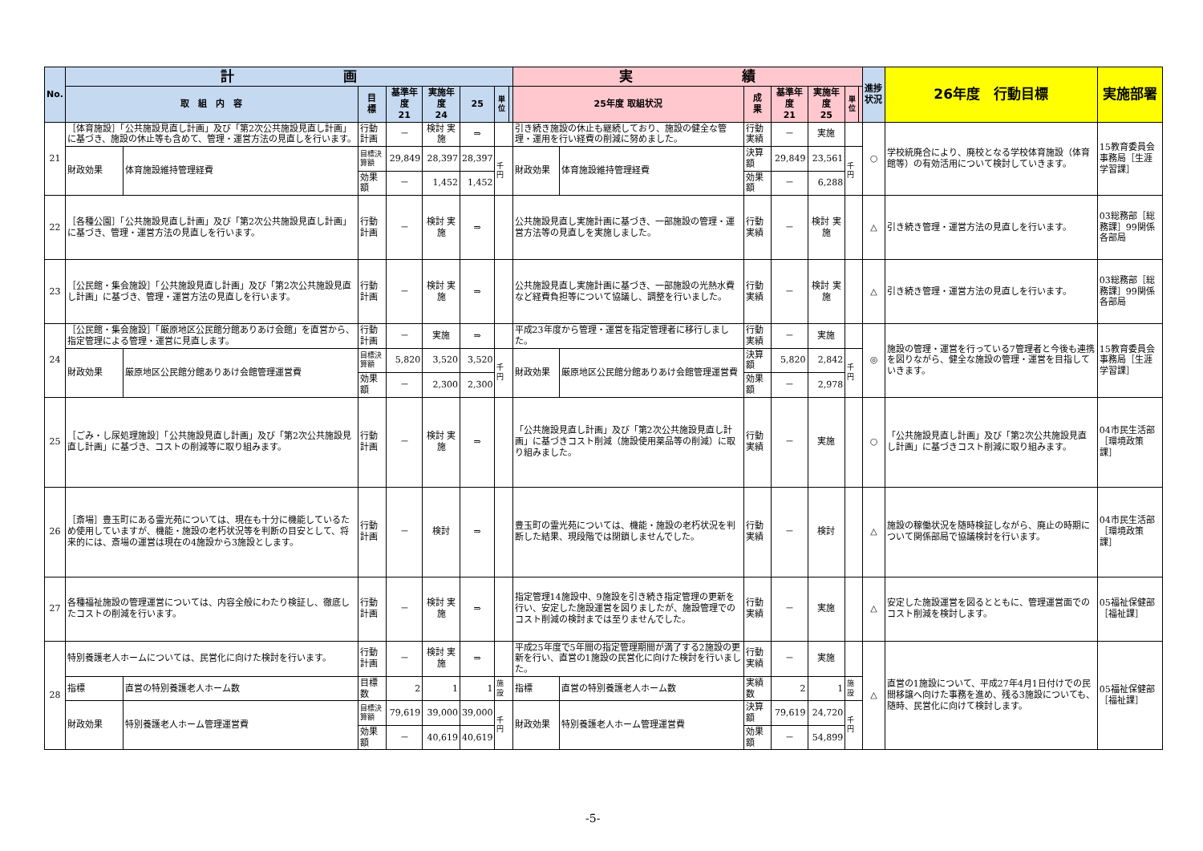| No. | 計 画 | | | | | | | | 実 績 | | | | | | | 進捗状況 | 26年度 行動目標 | 実施部署 |
| --- | --- | --- | --- | --- | --- | --- | --- | --- | --- | --- | --- | --- | --- | --- | --- | --- | --- | --- |
| | 取 組 内 容 | | 目 標 | 基準年度 21 | 実施年度 24 | 25 | 単位 | | 25年度 取組状況 | | 成 果 | 基準年度 21 | 実施年度 25 | 単位 | | | | |
| 21 | ［体育施設］「公共施設見直し計画」及び「第2次公共施設見直し計画」に基づき、施設の休止等も含めて、管理・運営方法の見直しを行います。 | | 行動計画 | － | 検討 実施 | ⇒ | | | 引き続き施設の休止も継続しており、施設の健全な管理・運用を行い経費の削減に努めました。 | | 行動実績 | － | 実施 | | | ○ | 学校統廃合により、廃校となる学校体育施設（体育館等）の有効活用について検討していきます。 | 15教育委員会事務局［生涯学習課］ |
| | 財政効果 | 体育施設維持管理経費 | 目標決算額 | 29,849 | 28,397 | 28,397 | 千円 | | 財政効果 | 体育施設維持管理経費 | 決算額 | 29,849 | 23,561 | 千円 | | | | |
| | | | 効果額 | － | 1,452 | 1,452 | | | | | 効果額 | － | 6,288 | | | | | |
| 22 | ［各種公園］「公共施設見直し計画」及び「第2次公共施設見直し計画」に基づき、管理・運営方法の見直しを行います。 | | 行動計画 | － | 検討 実施 | ⇒ | | | 公共施設見直し実施計画に基づき、一部施設の管理・運営方法等の見直しを実施しました。 | | 行動実績 | － | 検討 実施 | | | △ | 引き続き管理・運営方法の見直しを行います。 | 03総務部［総務課］99関係各部局 |
| 23 | ［公民館・集会施設］「公共施設見直し計画」及び「第2次公共施設見直し計画」に基づき、管理・運営方法の見直しを行います。 | | 行動計画 | － | 検討 実施 | ⇒ | | | 公共施設見直し実施計画に基づき、一部施設の光熱水費など経費負担等について協議し、調整を行いました。 | | 行動実績 | － | 検討 実施 | | | △ | 引き続き管理・運営方法の見直しを行います。 | 03総務部［総務課］99関係各部局 |
| 24 | ［公民館・集会施設］「厳原地区公民館分館ありあけ会館」を直営から、指定管理による管理・運営に見直します。 | | 行動計画 | － | 実施 | ⇒ | | | 平成23年度から管理・運営を指定管理者に移行しました。 | | 行動実績 | － | 実施 | | | ◎ | 施設の管理・運営を行っている7管理者と今後も連携を図りながら、健全な施設の管理・運営を目指していきます。 | 15教育委員会事務局［生涯学習課］ |
| | 財政効果 | 厳原地区公民館分館ありあけ会館管理運営費 | 目標決算額 | 5,820 | 3,520 | 3,520 | 千円 | | 財政効果 | 厳原地区公民館分館ありあけ会館管理運営費 | 決算額 | 5,820 | 2,842 | 千円 | | | | |
| | | | 効果額 | － | 2,300 | 2,300 | | | | | 効果額 | － | 2,978 | | | | | |
| 25 | ［ごみ・し尿処理施設］「公共施設見直し計画」及び「第2次公共施設見直し計画」に基づき、コストの削減等に取り組みます。 | | 行動計画 | － | 検討 実施 | ⇒ | | | 「公共施設見直し計画」及び「第2次公共施設見直し計画」に基づきコスト削減（施設使用薬品等の削減）に取り組みました。 | | 行動実績 | － | 実施 | | | ○ | 「公共施設見直し計画」及び「第2次公共施設見直し計画」に基づきコスト削減に取り組みます。 | 04市民生活部［環境政策課］ |
| 26 | ［斎場］豊玉町にある霊光苑については、現在も十分に機能しているため使用していますが、機能・施設の老朽状況等を判断の目安として、将来的には、斎場の運営は現在の4施設から3施設とします。 | | 行動計画 | － | 検討 | ⇒ | | | 豊玉町の霊光苑については、機能・施設の老朽状況を判断した結果、現段階では閉鎖しませんでした。 | | 行動実績 | － | 検討 | | | △ | 施設の稼働状況を随時検証しながら、廃止の時期について関係部局で協議検討を行います。 | 04市民生活部［環境政策課］ |
| 27 | 各種福祉施設の管理運営については、内容全般にわたり検証し、徹底したコストの削減を行います。 | | 行動計画 | － | 検討 実施 | ⇒ | | | 指定管理14施設中、9施設を引き続き指定管理の更新を行い、安定した施設運営を図りましたが、施設管理でのコスト削減の検討までは至りませんでした。 | | 行動実績 | － | 実施 | | | △ | 安定した施設運営を図るとともに、管理運営面でのコスト削減を検討します。 | 05福祉保健部［福祉課］ |
| 28 | 特別養護老人ホームについては、民営化に向けた検討を行います。 | | 行動計画 | － | 検討 実施 | ⇒ | | | 平成25年度で5年間の指定管理期間が満了する2施設の更新を行い、直営の1施設の民営化に向けた検討を行いました。 | | 行動実績 | － | 実施 | | | △ | 直営の1施設について、平成27年4月1日付けでの民間移譲へ向けた事務を進め、残る3施設についても、随時、民営化に向けて検討します。 | 05福祉保健部［福祉課］ |
| | 指標 | 直営の特別養護老人ホーム数 | 目標数 | 2 | 1 | 1 | 施設 | | 指標 | 直営の特別養護老人ホーム数 | 実績数 | 2 | 1 | 施設 | | | | |
| | 財政効果 | 特別養護老人ホーム管理運営費 | 目標決算額 | 79,619 | 39,000 | 39,000 | 千円 | | 財政効果 | 特別養護老人ホーム管理運営費 | 決算額 | 79,619 | 24,720 | 千円 | | | | |
| | | | 効果額 | － | 40,619 | 40,619 | | | | | 効果額 | － | 54,899 | | | | | |
-5-